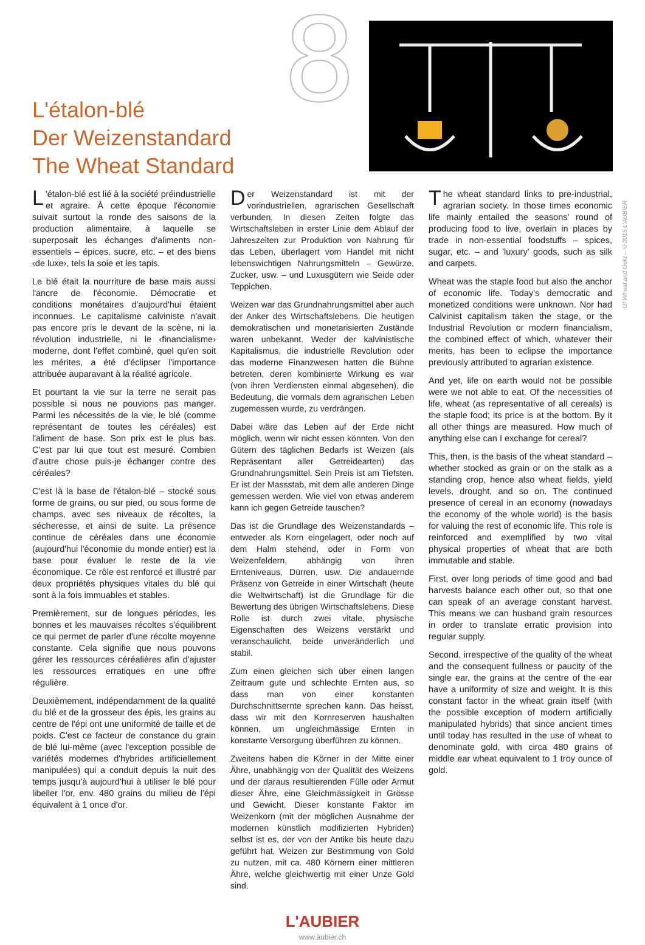8
L'étalon-blé
Der Weizenstandard
The Wheat Standard
Of Wheat and Gold – ©2015 L'AUBIER
L 'étalon-blé est lié à la société préindustrielle et agraire. À cette époque l'économie suivait surtout la ronde des saisons de la production alimentaire, à laquelle se superposait les échanges d'aliments non-essentiels – épices, sucre, etc. – et des biens ‹de luxe›, tels la soie et les tapis.
Le blé était la nourriture de base mais aussi l'ancre de l'économie. Démocratie et conditions monétaires d'aujourd'hui étaient inconnues. Le capitalisme calviniste n'avait pas encore pris le devant de la scène, ni la révolution industrielle, ni le ‹financialisme› moderne, dont l'effet combiné, quel qu'en soit les mérites, a été d'éclipser l'importance attribuée auparavant à la réalité agricole.
Et pourtant la vie sur la terre ne serait pas possible si nous ne pouvions pas manger. Parmi les nécessités de la vie, le blé (comme représentant de toutes les céréales) est l'aliment de base. Son prix est le plus bas. C'est par lui que tout est mesuré. Combien d'autre chose puis-je échanger contre des céréales?
C'est là la base de l'étalon-blé – stocké sous forme de grains, ou sur pied, ou sous forme de champs, avec ses niveaux de récoltes, la sécheresse, et ainsi de suite. La présence continue de céréales dans une économie (aujourd'hui l'économie du monde entier) est la base pour évaluer le reste de la vie économique. Ce rôle est renforcé et illustré par deux propriétés physiques vitales du blé qui sont à la fois immuables et stables.
Premièrement, sur de longues périodes, les bonnes et les mauvaises récoltes s'équilibrent ce qui permet de parler d'une récolte moyenne constante. Cela signifie que nous pouvons gérer les ressources céréalières afin d'ajuster les ressources erratiques en une offre régulière.
Deuxièmement, indépendamment de la qualité du blé et de la grosseur des épis, les grains au centre de l'épi ont une uniformité de taille et de poids. C'est ce facteur de constance du grain de blé lui-même (avec l'exception possible de variétés modernes d'hybrides artificiellement manipulées) qui a conduit depuis la nuit des temps jusqu'à aujourd'hui à utiliser le blé pour libeller l'or, env. 480 grains du milieu de l'épi équivalent à 1 once d'or.
Der Weizenstandard ist mit der vorindustriellen, agrarischen Gesellschaft verbunden. In diesen Zeiten folgte das Wirtschaftsleben in erster Linie dem Ablauf der Jahreszeiten zur Produktion von Nahrung für das Leben, überlagert vom Handel mit nicht lebenswichtigen Nahrungsmitteln – Gewürze, Zucker, usw. – und Luxusgütern wie Seide oder Teppichen.
Weizen war das Grundnahrungsmittel aber auch der Anker des Wirtschaftslebens. Die heutigen demokratischen und monetarisierten Zustände waren unbekannt. Weder der kalvinistische Kapitalismus, die industrielle Revolution oder das moderne Finanzwesen hatten die Bühne betreten, deren kombinierte Wirkung es war (von ihren Verdiensten einmal abgesehen), die Bedeutung, die vormals dem agrarischen Leben zugemessen wurde, zu verdrängen.
Dabei wäre das Leben auf der Erde nicht möglich, wenn wir nicht essen könnten. Von den Gütern des täglichen Bedarfs ist Weizen (als Repräsentant aller Getreidearten) das Grundnahrungsmittel. Sein Preis ist am Tiefsten. Er ist der Massstab, mit dem alle anderen Dinge gemessen werden. Wie viel von etwas anderem kann ich gegen Getreide tauschen?
Das ist die Grundlage des Weizenstandards – entweder als Korn eingelagert, oder noch auf dem Halm stehend, oder in Form von Weizenfeldern, abhängig von ihren Ernteniveaus, Dürren, usw. Die andauernde Präsenz von Getreide in einer Wirtschaft (heute die Weltwirtschaft) ist die Grundlage für die Bewertung des übrigen Wirtschaftslebens. Diese Rolle ist durch zwei vitale, physische Eigenschaften des Weizens verstärkt und veranschaulicht, beide unveränderlich und stabil.
Zum einen gleichen sich über einen langen Zeitraum gute und schlechte Ernten aus, so dass man von einer konstanten Durchschnittsernte sprechen kann. Das heisst, dass wir mit den Kornreserven haushalten können, um ungleichmässige Ernten in konstante Versorgung überführen zu können.
Zweitens haben die Körner in der Mitte einer Ähre, unabhängig von der Qualität des Weizens und der daraus resultierenden Fülle oder Armut dieser Ähre, eine Gleichmässigkeit in Grösse und Gewicht. Dieser konstante Faktor im Weizenkorn (mit der möglichen Ausnahme der modernen künstlich modifizierten Hybriden) selbst ist es, der von der Antike bis heute dazu geführt hat, Weizen zur Bestimmung von Gold zu nutzen, mit ca. 480 Körnern einer mittleren Ähre, welche gleichwertig mit einer Unze Gold sind.
The wheat standard links to pre-industrial, agrarian society. In those times economic life mainly entailed the seasons' round of producing food to live, overlain in places by trade in non-essential foodstuffs – spices, sugar, etc. – and 'luxury' goods, such as silk and carpets.
Wheat was the staple food but also the anchor of economic life. Today's democratic and monetized conditions were unknown. Nor had Calvinist capitalism taken the stage, or the Industrial Revolution or modern financialism, the combined effect of which, whatever their merits, has been to eclipse the importance previously attributed to agrarian existence.
And yet, life on earth would not be possible were we not able to eat. Of the necessities of life, wheat (as representative of all cereals) is the staple food; its price is at the bottom. By it all other things are measured. How much of anything else can I exchange for cereal?
This, then, is the basis of the wheat standard – whether stocked as grain or on the stalk as a standing crop, hence also wheat fields, yield levels, drought, and so on. The continued presence of cereal in an economy (nowadays the economy of the whole world) is the basis for valuing the rest of economic life. This role is reinforced and exemplified by two vital physical properties of wheat that are both immutable and stable.
First, over long periods of time good and bad harvests balance each other out, so that one can speak of an average constant harvest. This means we can husband grain resources in order to translate erratic provision into regular supply.
Second, irrespective of the quality of the wheat and the consequent fullness or paucity of the single ear, the grains at the centre of the ear have a uniformity of size and weight. It is this constant factor in the wheat grain itself (with the possible exception of modern artificially manipulated hybrids) that since ancient times until today has resulted in the use of wheat to denominate gold, with circa 480 grains of middle ear wheat equivalent to 1 troy ounce of gold.
L'AUBIER
www.aubier.ch